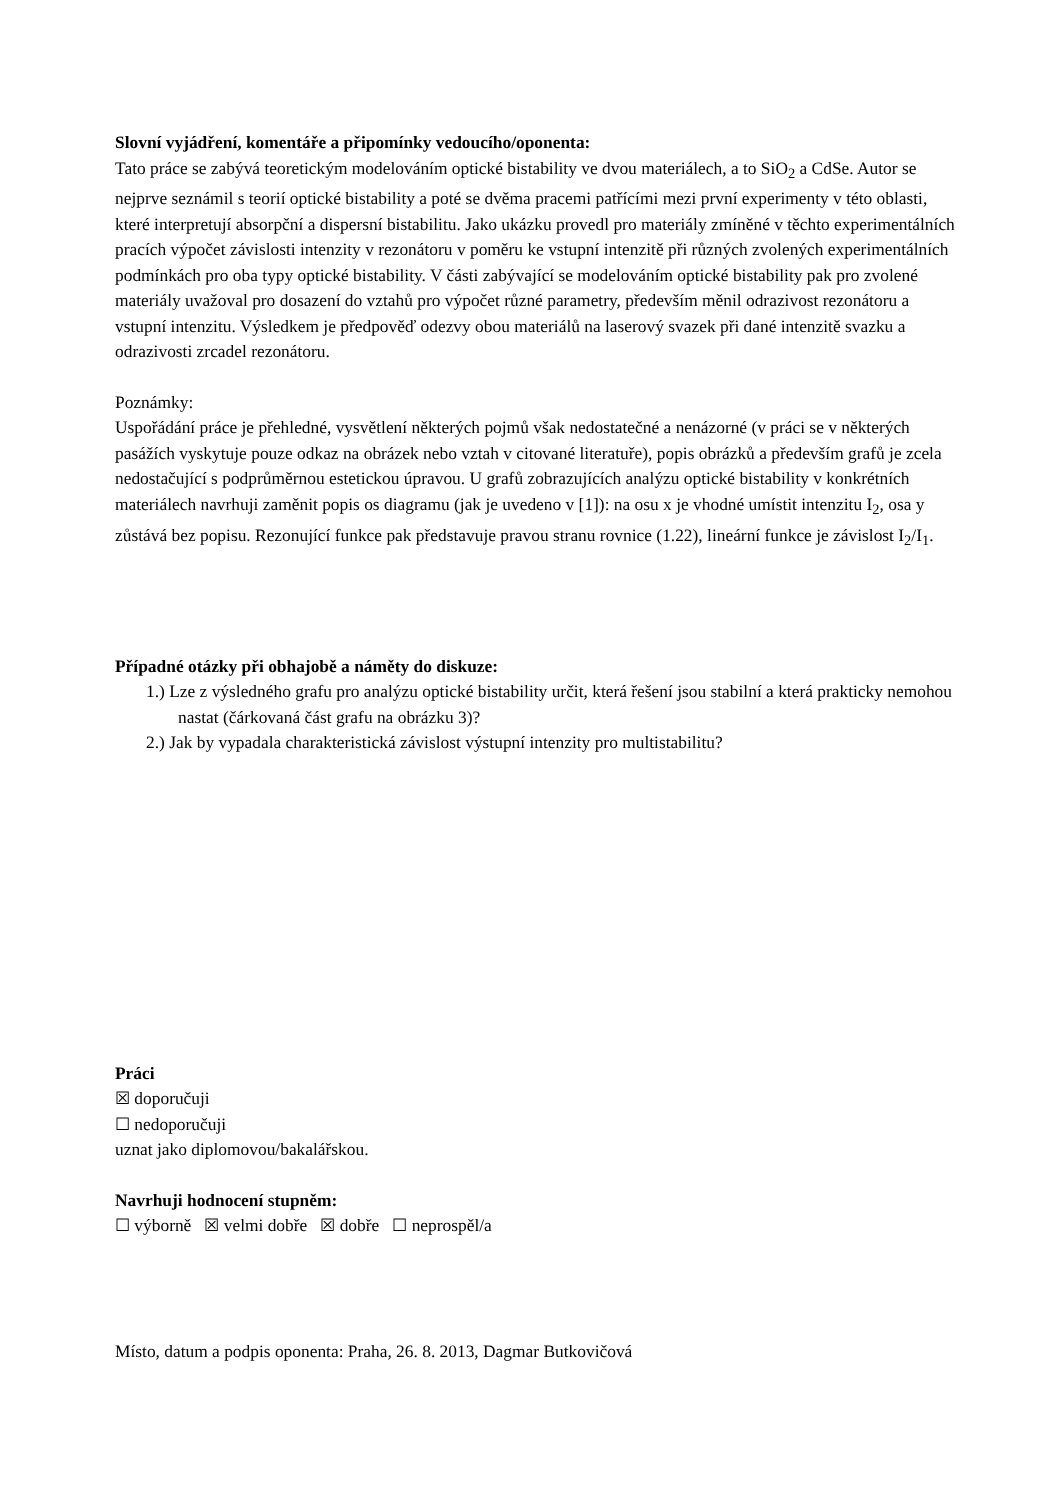Slovní vyjádření, komentáře a připomínky vedoucího/oponenta:
Tato práce se zabývá teoretickým modelováním optické bistability ve dvou materiálech, a to SiO<sub>2</sub> a CdSe. Autor se nejprve seznámil s teorií optické bistability a poté se dvěma pracemi patřícími mezi první experimenty v této oblasti, které interpretují absorpční a dispersní bistabilitu. Jako ukázku provedl pro materiály zmíněné v těchto experimentálních pracích výpočet závislosti intenzity v rezonátoru v poměru ke vstupní intenzitě při různých zvolených experimentálních podmínkách pro oba typy optické bistability. V části zabývající se modelováním optické bistability pak pro zvolené materiály uvažoval pro dosazení do vztahů pro výpočet různé parametry, především měnil odrazivost rezonátoru a vstupní intenzitu. Výsledkem je předpověď odezvy obou materiálů na laserový svazek při dané intenzitě svazku a odrazivosti zrcadel rezonátoru.
Poznámky:
Uspořádání práce je přehledné, vysvětlení některých pojmů však nedostatečné a nenázorné (v práci se v některých pasážích vyskytuje pouze odkaz na obrázek nebo vztah v citované literatuře), popis obrázků a především grafů je zcela nedostačující s podprůměrnou estetickou úpravou. U grafů zobrazujících analýzu optické bistability v konkrétních materiálech navrhuji zaměnit popis os diagramu (jak je uvedeno v [1]): na osu x je vhodné umístit intenzitu I<sub>2</sub>, osa y zůstává bez popisu. Rezonující funkce pak představuje pravou stranu rovnice (1.22), lineární funkce je závislost I<sub>2</sub>/I<sub>1</sub>.
Případné otázky při obhajobě a náměty do diskuze:
1.) Lze z výsledného grafu pro analýzu optické bistability určit, která řešení jsou stabilní a která prakticky nemohou nastat (čárkovaná část grafu na obrázku 3)?
2.) Jak by vypadala charakteristická závislost výstupní intenzity pro multistabilitu?
Práci
☒ doporučuji
☐ nedoporučuji
uznat jako diplomovou/bakalářskou.
Navrhuji hodnocení stupněm:
☐ výborně ☒ velmi dobře ☒ dobře ☐ neprospěl/a
Místo, datum a podpis oponenta: Praha, 26. 8. 2013, Dagmar Butkovičová